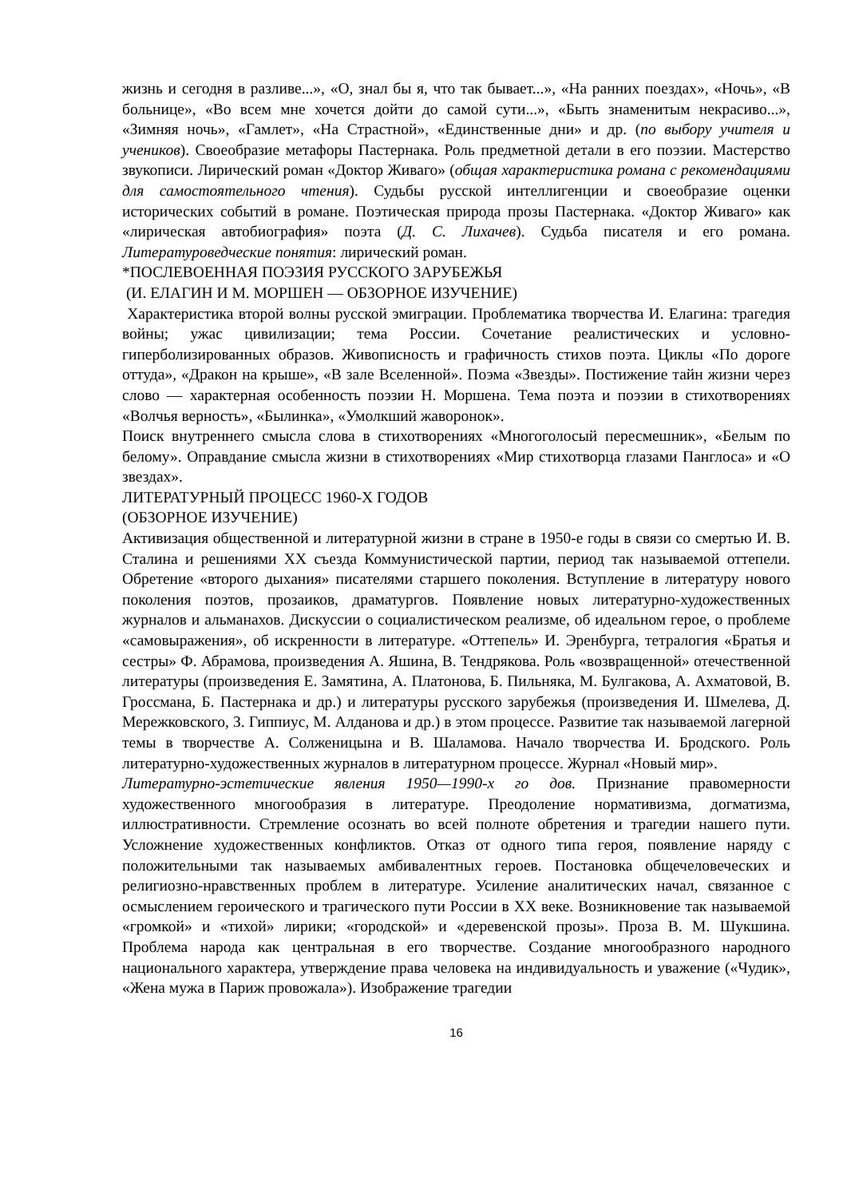жизнь и сегодня в разливе...», «О, знал бы я, что так бывает...», «На ранних поездах», «Ночь», «В больнице», «Во всем мне хочется дойти до самой сути...», «Быть знаменитым некрасиво...», «Зимняя ночь», «Гамлет», «На Страстной», «Единственные дни» и др. (по выбору учителя и учеников). Своеобразие метафоры Пастернака. Роль предметной детали в его поэзии. Мастерство звукописи. Лирический роман «Доктор Живаго» (общая характеристика романа с рекомендациями для самостоятельного чтения). Судьбы русской интеллигенции и своеобразие оценки исторических событий в романе. Поэтическая природа прозы Пастернака. «Доктор Живаго» как «лирическая автобиография» поэта (Д. С. Лихачев). Судьба писателя и его романа. Литературоведческие понятия: лирический роман.
*ПОСЛЕВОЕННАЯ ПОЭЗИЯ РУССКОГО ЗАРУБЕЖЬЯ
(И. ЕЛАГИН И М. МОРШЕН — ОБЗОРНОЕ ИЗУЧЕНИЕ)
Характеристика второй волны русской эмиграции. Проблематика творчества И. Елагина: трагедия войны; ужас цивилизации; тема России. Сочетание реалистических и условно-гиперболизированных образов. Живописность и графичность стихов поэта. Циклы «По дороге оттуда», «Дракон на крыше», «В зале Вселенной». Поэма «Звезды». Постижение тайн жизни через слово — характерная особенность поэзии Н. Моршена. Тема поэта и поэзии в стихотворениях «Волчья верность», «Былинка», «Умолкший жаворонок».
Поиск внутреннего смысла слова в стихотворениях «Многоголосый пересмешник», «Белым по белому». Оправдание смысла жизни в стихотворениях «Мир стихотворца глазами Панглоса» и «О звездах».
ЛИТЕРАТУРНЫЙ ПРОЦЕСС 1960-Х ГОДОВ
(ОБЗОРНОЕ ИЗУЧЕНИЕ)
Активизация общественной и литературной жизни в стране в 1950-е годы в связи со смертью И. В. Сталина и решениями XX съезда Коммунистической партии, период так называемой оттепели. Обретение «второго дыхания» писателями старшего поколения. Вступление в литературу нового поколения поэтов, прозаиков, драматургов. Появление новых литературно-художественных журналов и альманахов. Дискуссии о социалистическом реализме, об идеальном герое, о проблеме «самовыражения», об искренности в литературе. «Оттепель» И. Эренбурга, тетралогия «Братья и сестры» Ф. Абрамова, произведения А. Яшина, В. Тендрякова. Роль «возвращенной» отечественной литературы (произведения Е. Замятина, А. Платонова, Б. Пильняка, М. Булгакова, А. Ахматовой, В. Гроссмана, Б. Пастернака и др.) и литературы русского зарубежья (произведения И. Шмелева, Д. Мережковского, З. Гиппиус, М. Алданова и др.) в этом процессе. Развитие так называемой лагерной темы в творчестве А. Солженицына и В. Шаламова. Начало творчества И. Бродского. Роль литературно-художественных журналов в литературном процессе. Журнал «Новый мир».
Литературно-эстетические явления 1950—1990-х го дов. Признание правомерности художественного многообразия в литературе. Преодоление нормативизма, догматизма, иллюстративности. Стремление осознать во всей полноте обретения и трагедии нашего пути. Усложнение художественных конфликтов. Отказ от одного типа героя, появление наряду с положительными так называемых амбивалентных героев. Постановка общечеловеческих и религиозно-нравственных проблем в литературе. Усиление аналитических начал, связанное с осмыслением героического и трагического пути России в XX веке. Возникновение так называемой «громкой» и «тихой» лирики; «городской» и «деревенской прозы». Проза В. М. Шукшина. Проблема народа как центральная в его творчестве. Создание многообразного народного национального характера, утверждение права человека на индивидуальность и уважение («Чудик», «Жена мужа в Париж провожала»). Изображение трагедии
16